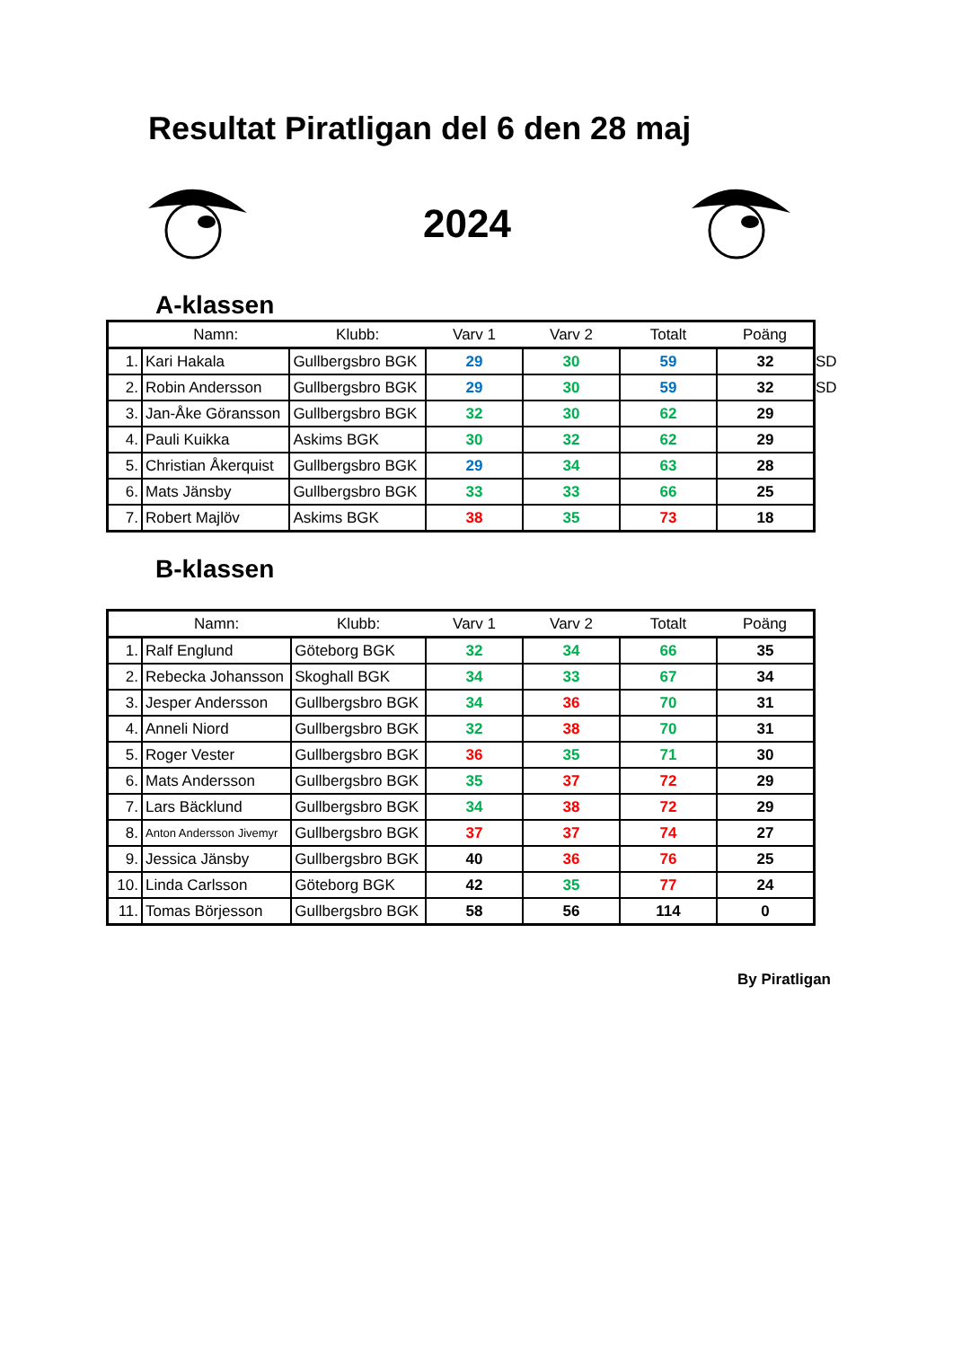Resultat Piratligan del 6 den 28 maj
2024
A-klassen
| | Namn: | Klubb: | Varv 1 | Varv 2 | Totalt | Poäng |
| --- | --- | --- | --- | --- | --- | --- |
| 1. | Kari Hakala | Gullbergsbro BGK | 29 | 30 | 59 | 32 SD |
| 2. | Robin Andersson | Gullbergsbro BGK | 29 | 30 | 59 | 32 SD |
| 3. | Jan-Åke Göransson | Gullbergsbro BGK | 32 | 30 | 62 | 29 |
| 4. | Pauli Kuikka | Askims BGK | 30 | 32 | 62 | 29 |
| 5. | Christian Åkerquist | Gullbergsbro BGK | 29 | 34 | 63 | 28 |
| 6. | Mats Jänsby | Gullbergsbro BGK | 33 | 33 | 66 | 25 |
| 7. | Robert Majlöv | Askims BGK | 38 | 35 | 73 | 18 |
B-klassen
| | Namn: | Klubb: | Varv 1 | Varv 2 | Totalt | Poäng |
| --- | --- | --- | --- | --- | --- | --- |
| 1. | Ralf Englund | Göteborg BGK | 32 | 34 | 66 | 35 |
| 2. | Rebecka Johansson | Skoghall BGK | 34 | 33 | 67 | 34 |
| 3. | Jesper Andersson | Gullbergsbro BGK | 34 | 36 | 70 | 31 |
| 4. | Anneli Niord | Gullbergsbro BGK | 32 | 38 | 70 | 31 |
| 5. | Roger Vester | Gullbergsbro BGK | 36 | 35 | 71 | 30 |
| 6. | Mats Andersson | Gullbergsbro BGK | 35 | 37 | 72 | 29 |
| 7. | Lars Bäcklund | Gullbergsbro BGK | 34 | 38 | 72 | 29 |
| 8. | Anton Andersson Jivemyr | Gullbergsbro BGK | 37 | 37 | 74 | 27 |
| 9. | Jessica Jänsby | Gullbergsbro BGK | 40 | 36 | 76 | 25 |
| 10. | Linda Carlsson | Göteborg BGK | 42 | 35 | 77 | 24 |
| 11. | Tomas Börjesson | Gullbergsbro BGK | 58 | 56 | 114 | 0 |
By Piratligan